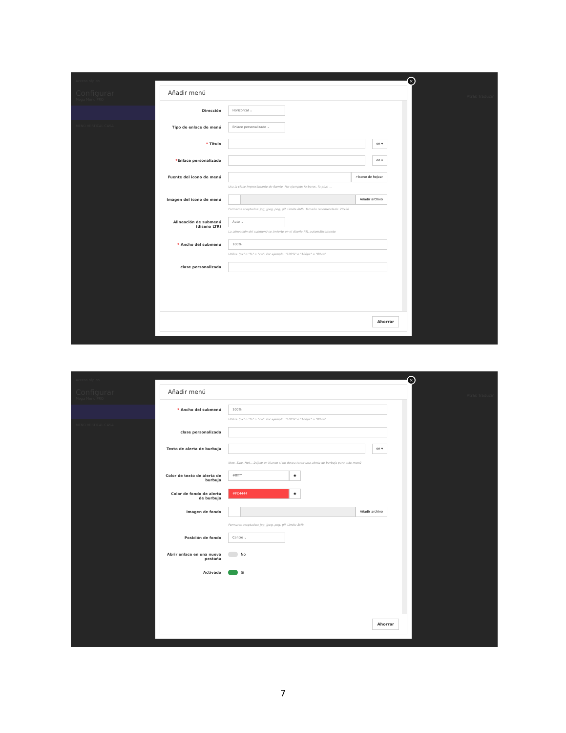Acceso rápido
Configurar
Mega Menu PRO
MENÚ VERTICAL CASA
×
Añadir menú
Dirección
Horizontal ⌄
Tipo de enlace de menú
Enlace personalizado ⌄
* Título
en ▾
*Enlace personalizado
en ▾
Fuente del icono de menú
⌕ Icono de hojear
Usa la clase impresionante de fuente. Por ejemplo: fa-bares, fa-plus, ...
Imagen del icono de menú
Añadir archivo
Formatos aceptados: jpg, jpeg, png, gif. Límite 8Mb. Tamaño recomendado: 20x20
Alineación de submenú (diseño LTR)
Auto ⌄
La alineación del submenú se invierte en el diseño RTL automáticamente
* Ancho del submenú
100%
Utilice "px" o "%" o "vw". Por ejemplo: "100%" o "100px" o "80vw"
clase personalizada
Ahorrar
Atrás Traducir
Acceso rápido
Configurar
Mega Menu PRO
MENÚ VERTICAL CASA
×
Añadir menú
* Ancho del submenú
100%
Utilice "px" o "%" o "vw". Por ejemplo: "100%" o "100px" o "80vw"
clase personalizada
Texto de alerta de burbuja
en ▾
New, Sale, Hot... Déjelo en blanco si no desea tener una alerta de burbuja para este menú
Color de texto de alerta de burbuja
#ffffff ◉
Color de fondo de alerta de burbuja
#FC4444 ◉
Imagen de fondo
Añadir archivo
Formatos aceptados: jpg, jpeg, png, gif. Límite 8Mb.
Posición de fondo
Centro ⌄
Abrir enlace en una nueva pestaña
No
Activado Sí
Ahorrar
Atrás Traducir
7